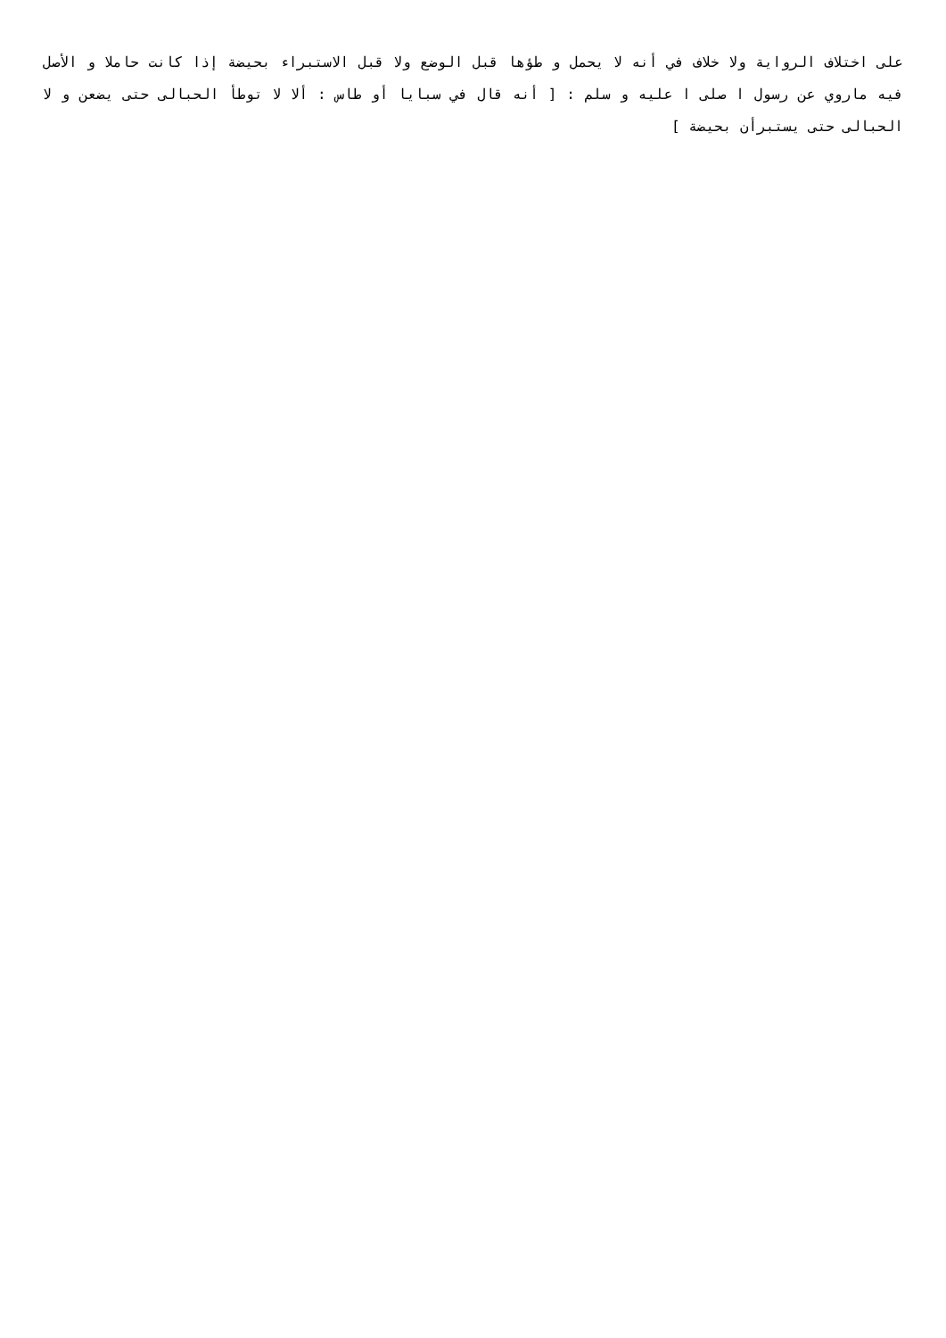على اختلاف الرواية ولا خلاف في أنه لا يحمل و طؤها قبل الوضع ولا قبل الاستبراء بحيضة إذا كانت حاملا و الأصل فيه ماروي عن رسول ا صلى ا عليه و سلم : [ أنه قال في سبايا أو طاس : ألا لا توطأ الحبالى حتى يضعن و لا الحبالى حتى يستبرأن بحيضة ]